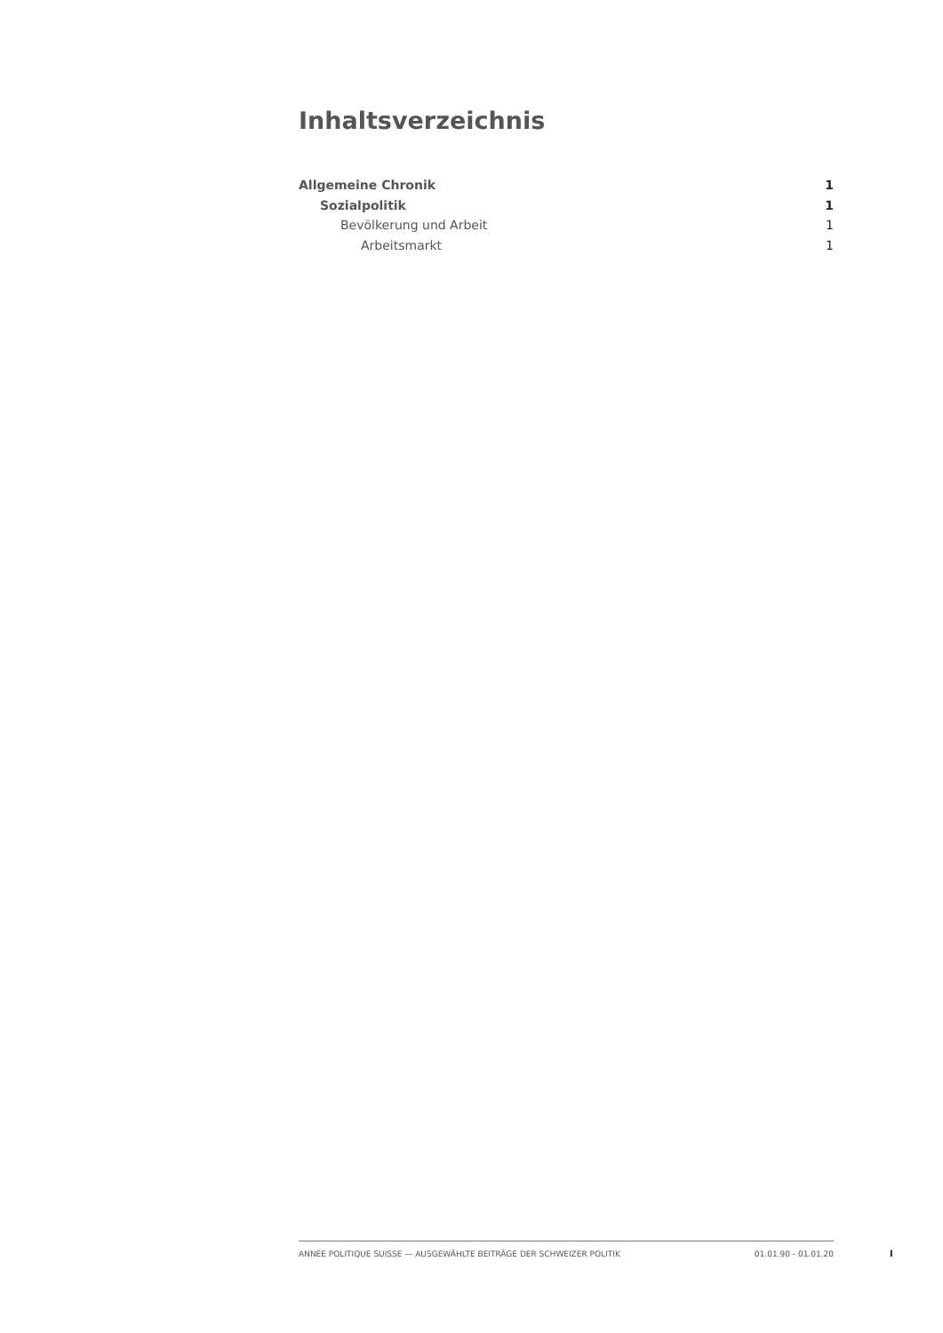Inhaltsverzeichnis
Allgemeine Chronik 1
Sozialpolitik 1
Bevölkerung und Arbeit 1
Arbeitsmarkt 1
ANNÉE POLITIQUE SUISSE — AUSGEWÄHLTE BEITRÄGE DER SCHWEIZER POLITIK 01.01.90 - 01.01.20
I